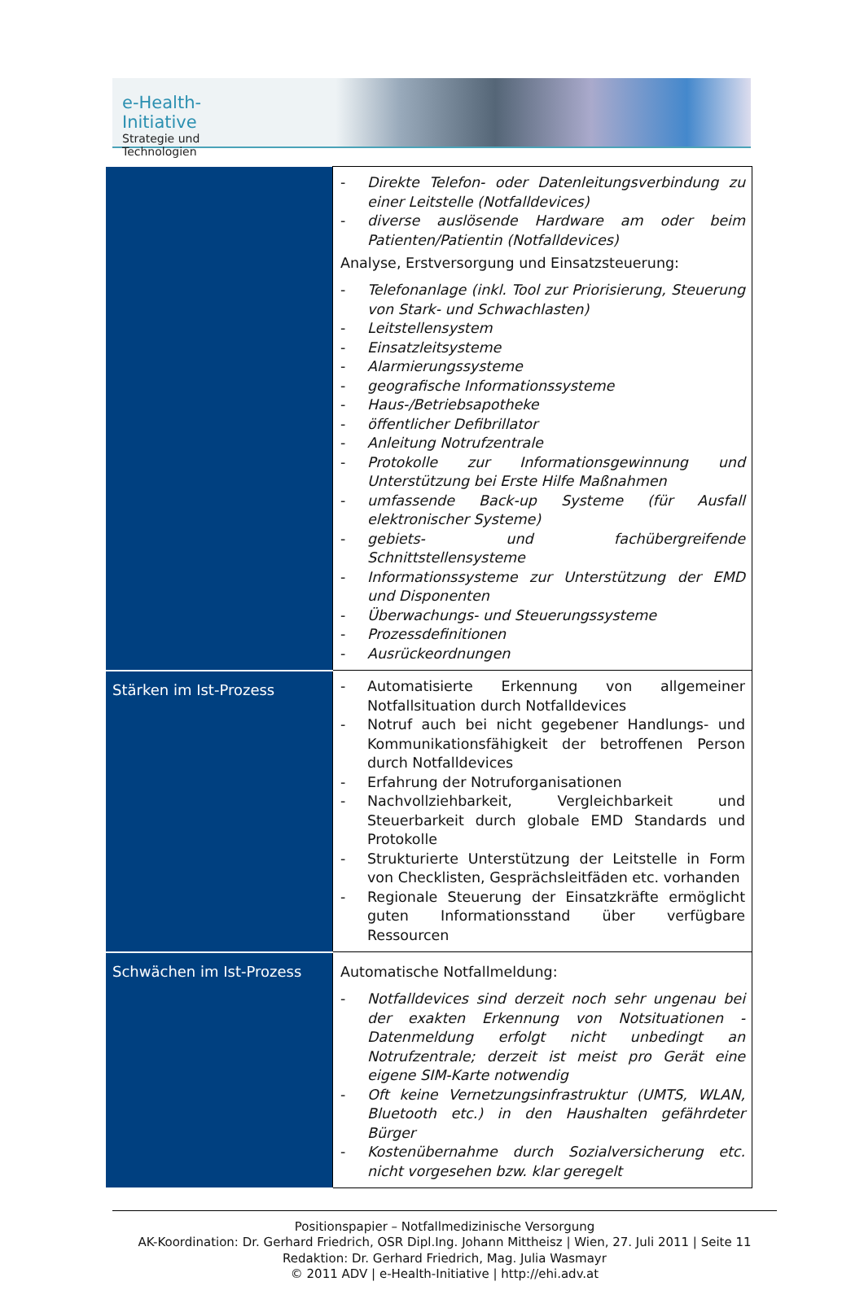e-Health-Initiative
Strategie und Technologien
| | - Direkte Telefon- oder Datenleitungsverbindung zu einer Leitstelle (Notfalldevices) - diverse auslösende Hardware am oder beim Patienten/Patientin (Notfalldevices) Analyse, Erstversorgung und Einsatzsteuerung: - Telefonanlage (inkl. Tool zur Priorisierung, Steuerung von Stark- und Schwachlasten) - Leitstellensystem - Einsatzleitsysteme - Alarmierungssysteme - geografische Informationssysteme - Haus-/Betriebsapotheke - öffentlicher Defibrillator - Anleitung Notrufzentrale - Protokolle zur Informationsgewinnung und Unterstützung bei Erste Hilfe Maßnahmen - umfassende Back-up Systeme (für Ausfall elektronischer Systeme) - gebiets- und fachübergreifende Schnittstellensysteme - Informationssysteme zur Unterstützung der EMD und Disponenten - Überwachungs- und Steuerungssysteme - Prozessdefinitionen - Ausrückeordnungen |
| Stärken im Ist-Prozess | - Automatisierte Erkennung von allgemeiner Notfallsituation durch Notfalldevices - Notruf auch bei nicht gegebener Handlungs- und Kommunikationsfähigkeit der betroffenen Person durch Notfalldevices - Erfahrung der Notruforganisationen - Nachvollziehbarkeit, Vergleichbarkeit und Steuerbarkeit durch globale EMD Standards und Protokolle - Strukturierte Unterstützung der Leitstelle in Form von Checklisten, Gesprächsleitfäden etc. vorhanden - Regionale Steuerung der Einsatzkräfte ermöglicht guten Informationsstand über verfügbare Ressourcen |
| Schwächen im Ist-Prozess | Automatische Notfallmeldung: - Notfalldevices sind derzeit noch sehr ungenau bei der exakten Erkennung von Notsituationen -Datenmeldung erfolgt nicht unbedingt an Notrufzentrale; derzeit ist meist pro Gerät eine eigene SIM-Karte notwendig - Oft keine Vernetzungsinfrastruktur (UMTS, WLAN, Bluetooth etc.) in den Haushalten gefährdeter Bürger - Kostenübernahme durch Sozialversicherung etc. nicht vorgesehen bzw. klar geregelt |
Positionspapier – Notfallmedizinische Versorgung
AK-Koordination: Dr. Gerhard Friedrich, OSR Dipl.Ing. Johann Mittheisz | Wien, 27. Juli 2011 | Seite 11
Redaktion: Dr. Gerhard Friedrich, Mag. Julia Wasmayr
© 2011 ADV | e-Health-Initiative | http://ehi.adv.at